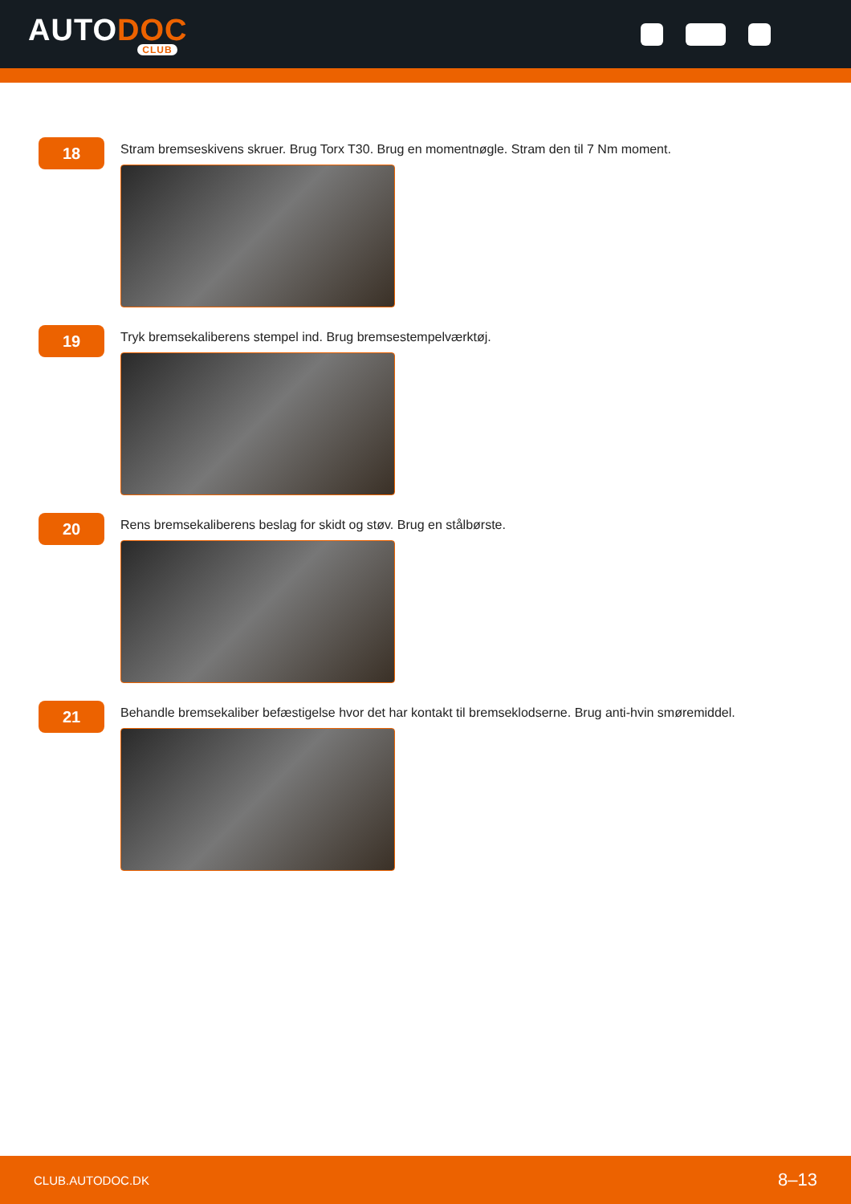AUTODOC
CLUB
18
Stram bremseskivens skruer. Brug Torx T30. Brug en momentnøgle. Stram den til 7 Nm moment.
19
Tryk bremsekaliberens stempel ind. Brug bremsestempelværktøj.
20
Rens bremsekaliberens beslag for skidt og støv. Brug en stålbørste.
21
Behandle bremsekaliber befæstigelse hvor det har kontakt til bremseklodserne. Brug anti-hvin smøremiddel.
CLUB.AUTODOC.DK 8–13